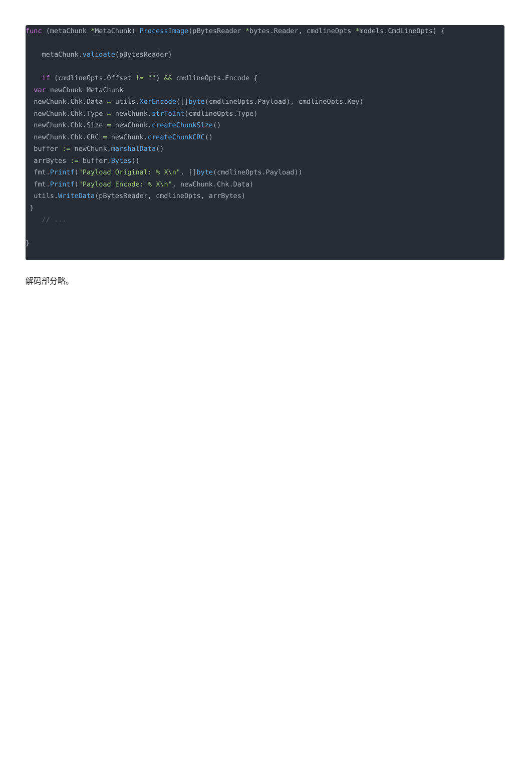func (metaChunk *MetaChunk) ProcessImage(pBytesReader *bytes.Reader, cmdlineOpts *models.CmdLineOpts) {

    metaChunk.validate(pBytesReader)

    if (cmdlineOpts.Offset != "") && cmdlineOpts.Encode {
  var newChunk MetaChunk
  newChunk.Chk.Data = utils.XorEncode([]byte(cmdlineOpts.Payload), cmdlineOpts.Key)
  newChunk.Chk.Type = newChunk.strToInt(cmdlineOpts.Type)
  newChunk.Chk.Size = newChunk.createChunkSize()
  newChunk.Chk.CRC = newChunk.createChunkCRC()
  buffer := newChunk.marshalData()
  arrBytes := buffer.Bytes()
  fmt.Printf("Payload Original: % X\n", []byte(cmdlineOpts.Payload))
  fmt.Printf("Payload Encode: % X\n", newChunk.Chk.Data)
  utils.WriteData(pBytesReader, cmdlineOpts, arrBytes)
 }
    // ...

}
解码部分略。